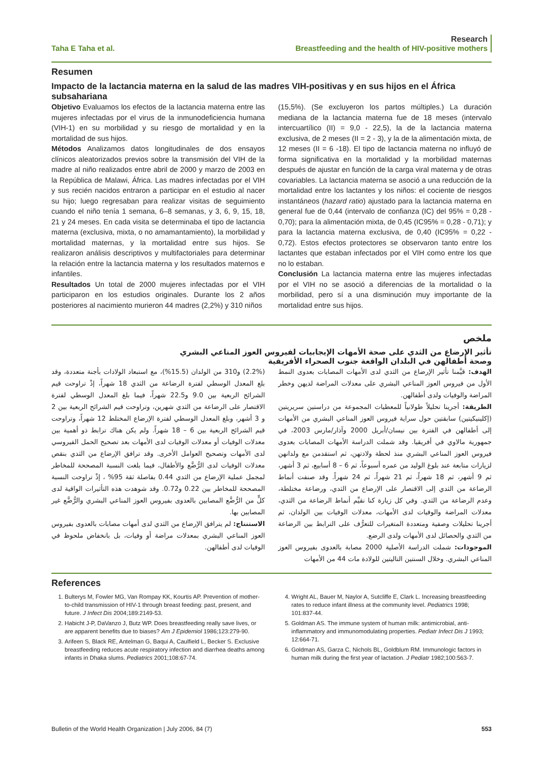Taha E Taha et al. Research
Breastfeeding and the health of HIV-positive mothers
Resumen
Impacto de la lactancia materna en la salud de las madres VIH-positivas y en sus hijos en el África subsahariana
Objetivo Evaluamos los efectos de la lactancia materna entre las mujeres infectadas por el virus de la inmunodeficiencia humana (VIH-1) en su morbilidad y su riesgo de mortalidad y en la mortalidad de sus hijos.
Métodos Analizamos datos longitudinales de dos ensayos clínicos aleatorizados previos sobre la transmisión del VIH de la madre al niño realizados entre abril de 2000 y marzo de 2003 en la República de Malawi, África. Las madres infectadas por el VIH y sus recién nacidos entraron a participar en el estudio al nacer su hijo; luego regresaban para realizar visitas de seguimiento cuando el niño tenía 1 semana, 6–8 semanas, y 3, 6, 9, 15, 18, 21 y 24 meses. En cada visita se determinaba el tipo de lactancia materna (exclusiva, mixta, o no amamantamiento), la morbilidad y mortalidad maternas, y la mortalidad entre sus hijos. Se realizaron análisis descriptivos y multifactoriales para determinar la relación entre la lactancia materna y los resultados maternos e infantiles.
Resultados Un total de 2000 mujeres infectadas por el VIH participaron en los estudios originales. Durante los 2 años posteriores al nacimiento murieron 44 madres (2,2%) y 310 niños
(15,5%). (Se excluyeron los partos múltiples.) La duración mediana de la lactancia materna fue de 18 meses (intervalo intercuartílico (II) = 9,0 - 22,5), la de la lactancia materna exclusiva, de 2 meses (II = 2 - 3), y la de la alimentación mixta, de 12 meses (II = 6 -18). El tipo de lactancia materna no influyó de forma significativa en la mortalidad y la morbilidad maternas después de ajustar en función de la carga viral materna y de otras covariables. La lactancia materna se asoció a una reducción de la mortalidad entre los lactantes y los niños: el cociente de riesgos instantáneos (hazard ratio) ajustado para la lactancia materna en general fue de 0,44 (intervalo de confianza (IC) del 95% = 0,28 - 0,70); para la alimentación mixta, de 0,45 (IC95% = 0,28 - 0,71); y para la lactancia materna exclusiva, de 0,40 (IC95% = 0,22 - 0,72). Estos efectos protectores se observaron tanto entre los lactantes que estaban infectados por el VIH como entre los que no lo estaban.
Conclusión La lactancia materna entre las mujeres infectadas por el VIH no se asoció a diferencias de la mortalidad o la morbilidad, pero sí a una disminución muy importante de la mortalidad entre sus hijos.
ملخص
تأثير الإرضاع من الثدي على صحة الأمهات الإيجابيات لفيروس العوز المناعي البشري
وصحة أطفالهن في البلدان الواقعة جنوب الصحراء الأفريقية
الهدف: قيَّمنا تأثير الإرضاع من الثدي لدى الأمهات المصابات بعدوى النمط الأول من فيروس العوز المناعي البشري على معدلات المراضة لديهن وخطر المراضة والوفيات ولدى أطفالهن.
الطريقة: أجرينا تحليلاً طولانياً للمعطيات المجموعة من دراستين سريريتين (إكلينيكيتين) سابقتين حول سراية فيروس العوز المناعي البشري من الأمهات إلى أطفالهن في الفترة بين نيسان/أبريل 2000 وآذار/مارس 2003، في جمهورية مالاوي في أفريقيا. وقد شملت الدراسة الأمهات المصابات بعدوى فيروس العوز المناعي البشري منذ لحظة ولادتهن، ثم استقدمن مع ولدانهن لزيارات متابعة عند بلوغ الوليد من عمره أسبوعاً، ثم 6 – 8 أسابيع، ثم 3 أشهر، ثم 9 أشهر، ثم 18 شهراً، ثم 21 شهراً، ثم 24 شهراً. وقد صنفت أنماط الرضاعة من الثدي إلى الاقتصار على الإرضاع من الثدي، ورضاعة مختلطة، وعدم الرضاعة من الثدي. وفي كل زيارة كنا نقيِّم أنماط الرضاعة من الثدي، معدلات المراضة والوفيات لدى الأمهات، معدلات الوفيات بين الولدان، ثم أجرينا تحليلات وصفية ومتعددة المتغيرات للتعرُّف على الترابط بين الرضاعة من الثدي والحصائل لدى الأمهات ولدى الرضع.
الموجودات: شملت الدراسة الأصلية 2000 مصابة بالعدوى بفيروس العوز المناعي البشري. وخلال السنتين التاليتين للولادة مات 44 من الأمهات
(2.2%) و310 من الولدان (15.5%)، مع استبعاد الولادات بأجنة متعددة، وقد بلغ المعدل الوسطي لفترة الرضاعة من الثدي 18 شهراً، إذْ تراوحت قيم الشرائح الربعية بين 9.0 و22.5 شهراً، فيما بلغ المعدل الوسطي لفترة الاقتصار على الرضاعة من الثدي شهرين، وتراوحت قيم الشرائح الربعية بين 2 و 3 أشهر، وبلغ المعدل الوسطي لفترة الإرضاع المختلط 12 شهراً، وتراوحت قيم الشرائح الربعية بين 6 – 18 شهراً. ولم يكن هناك ترابط ذو أهمية بين معدلات الوفيات أو معدلات الوفيات لدى الأمهات بعد تصحيح الحمل الفيروسي لدى الأمهات وتصحيح العوامل الأخرى. وقد ترافق الإرضاع من الثدي بنقص معدلات الوفيات لدى الرُّضَّع والأطفال، فيما بلغت النسبة المصححة للمخاطر لمجمل عملية الإرضاع من الثدي 0.44 بفاصلة ثقة 95% ، إذْ تراوحت النسبة المصححة للمخاطر بين 0.22 و0.72. وقد شوهدت هذه التأثيرات الواقية لدى كلٍّ من الرُّضَّع المصابين بالعدوى بفيروس العوز المناعي البشري والرُّضَّع غير المصابين بها.
الاستنتاج: لم يترافق الإرضاع من الثدي لدى أمهات مصابات بالعدوى بفيروس العوز المناعي البشري بمعدلات مراضة أو وفيات، بل بانخفاض ملحوظ في الوفيات لدى أطفالهن.
References
1. Bulterys M, Fowler MG, Van Rompay KK, Kourtis AP. Prevention of mother-to-child transmission of HIV-1 through breast feeding: past, present, and future. J Infect Dis 2004;189:2149-53.
2. Habicht J-P, DaVanzo J, Butz WP. Does breastfeeding really save lives, or are apparent benefits due to biases? Am J Epidemiol 1986;123:279-90.
3. Arifeen S, Black RE, Antelman G, Baqui A, Caulfield L, Becker S. Exclusive breastfeeding reduces acute respiratory infection and diarrhea deaths among infants in Dhaka slums. Pediatrics 2001;108:67-74.
4. Wright AL, Bauer M, Naylor A, Sutcliffe E, Clark L. Increasing breastfeeding rates to reduce infant illness at the community level. Pediatrics 1998; 101:837-44.
5. Goldman AS. The immune system of human milk: antimicrobial, anti-inflammatory and immunomodulating properties. Pediatr Infect Dis J 1993; 12:664-71.
6. Goldman AS, Garza C, Nichols BL, Goldblum RM. Immunologic factors in human milk during the first year of lactation. J Pediatr 1982;100:563-7.
Bulletin of the World Health Organization | July 2006, 84 (7) 553